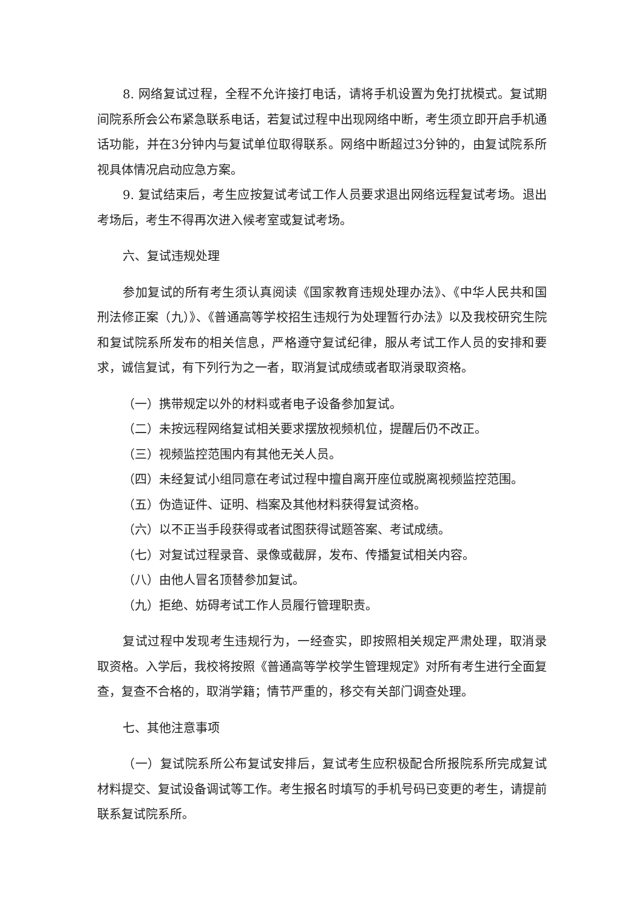8. 网络复试过程，全程不允许接打电话，请将手机设置为免打扰模式。复试期间院系所会公布紧急联系电话，若复试过程中出现网络中断，考生须立即开启手机通话功能，并在3分钟内与复试单位取得联系。网络中断超过3分钟的，由复试院系所视具体情况启动应急方案。
9. 复试结束后，考生应按复试考试工作人员要求退出网络远程复试考场。退出考场后，考生不得再次进入候考室或复试考场。
六、复试违规处理
参加复试的所有考生须认真阅读《国家教育违规处理办法》、《中华人民共和国刑法修正案（九）》、《普通高等学校招生违规行为处理暂行办法》以及我校研究生院和复试院系所发布的相关信息，严格遵守复试纪律，服从考试工作人员的安排和要求，诚信复试，有下列行为之一者，取消复试成绩或者取消录取资格。
（一）携带规定以外的材料或者电子设备参加复试。
（二）未按远程网络复试相关要求摆放视频机位，提醒后仍不改正。
（三）视频监控范围内有其他无关人员。
（四）未经复试小组同意在考试过程中擅自离开座位或脱离视频监控范围。
（五）伪造证件、证明、档案及其他材料获得复试资格。
（六）以不正当手段获得或者试图获得试题答案、考试成绩。
（七）对复试过程录音、录像或截屏，发布、传播复试相关内容。
（八）由他人冒名顶替参加复试。
（九）拒绝、妨碍考试工作人员履行管理职责。
复试过程中发现考生违规行为，一经查实，即按照相关规定严肃处理，取消录取资格。入学后，我校将按照《普通高等学校学生管理规定》对所有考生进行全面复查，复查不合格的，取消学籍；情节严重的，移交有关部门调查处理。
七、其他注意事项
（一）复试院系所公布复试安排后，复试考生应积极配合所报院系所完成复试材料提交、复试设备调试等工作。考生报名时填写的手机号码已变更的考生，请提前联系复试院系所。